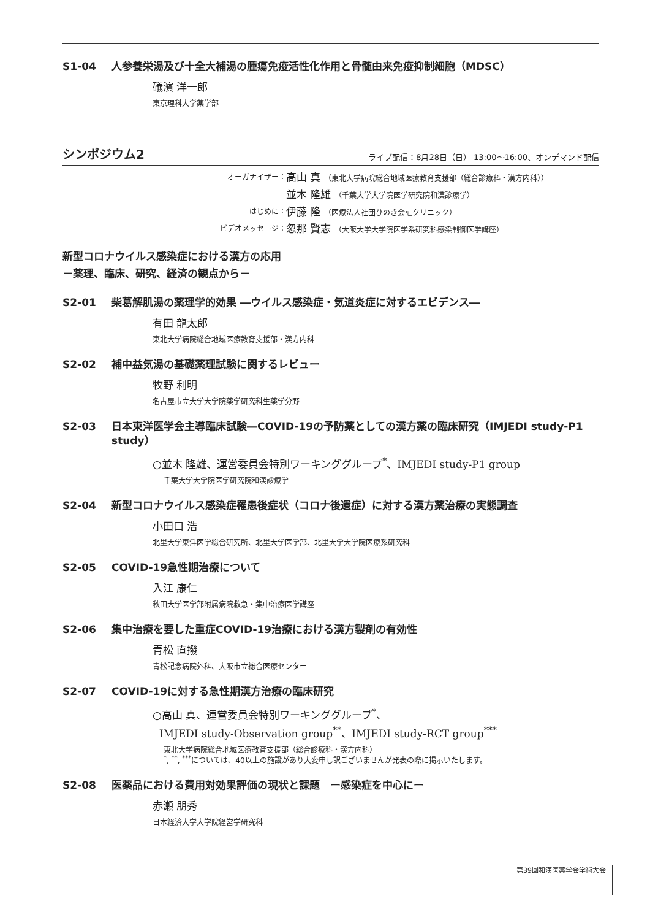S1-04 人参養栄湯及び十全大補湯の腫瘍免疫活性化作用と骨髄由来免疫抑制細胞（MDSC）
礒濱 洋一郎
東京理科大学薬学部
シンポジウム2
ライブ配信：8月28日（日） 13:00～16:00、オンデマンド配信
オーガナイザー： 高山 真 （東北大学病院総合地域医療教育支援部（総合診療科・漢方内科））
並木 隆雄 （千葉大学大学院医学研究院和漢診療学）
はじめに： 伊藤 隆 （医療法人社団ひのき会証クリニック）
ビデオメッセージ： 忽那 賢志 （大阪大学大学院医学系研究科感染制御医学講座）
新型コロナウイルス感染症における漢方の応用
－薬理、臨床、研究、経済の観点から－
S2-01 柴葛解肌湯の薬理学的効果 ―ウイルス感染症・気道炎症に対するエビデンス―
有田 龍太郎
東北大学病院総合地域医療教育支援部・漢方内科
S2-02 補中益気湯の基礎薬理試験に関するレビュー
牧野 利明
名古屋市立大学大学院薬学研究科生薬学分野
S2-03 日本東洋医学会主導臨床試験―COVID-19の予防薬としての漢方薬の臨床研究（IMJEDI study-P1 study）
○並木 隆雄、運営委員会特別ワーキンググループ<sup>*</sup>、IMJEDI study-P1 group
千葉大学大学院医学研究院和漢診療学
S2-04 新型コロナウイルス感染症罹患後症状（コロナ後遺症）に対する漢方薬治療の実態調査
小田口 浩
北里大学東洋医学総合研究所、北里大学医学部、北里大学大学院医療系研究科
S2-05 COVID-19急性期治療について
入江 康仁
秋田大学医学部附属病院救急・集中治療医学講座
S2-06 集中治療を要した重症COVID-19治療における漢方製剤の有効性
青松 直撥
青松記念病院外科、大阪市立総合医療センター
S2-07 COVID-19に対する急性期漢方治療の臨床研究
○高山 真、運営委員会特別ワーキンググループ<sup>*</sup>、
IMJEDI study-Observation group<sup>**</sup>、IMJEDI study-RCT group<sup>***</sup>
東北大学病院総合地域医療教育支援部（総合診療科・漢方内科）
<sup>*</sup>, <sup>**</sup>, <sup>***</sup>については、40以上の施設があり大変申し訳ございませんが発表の際に掲示いたします。
S2-08 医薬品における費用対効果評価の現状と課題　ー感染症を中心にー
赤瀬 朋秀
日本経済大学大学院経営学研究科
第39回和漢医薬学会学術大会